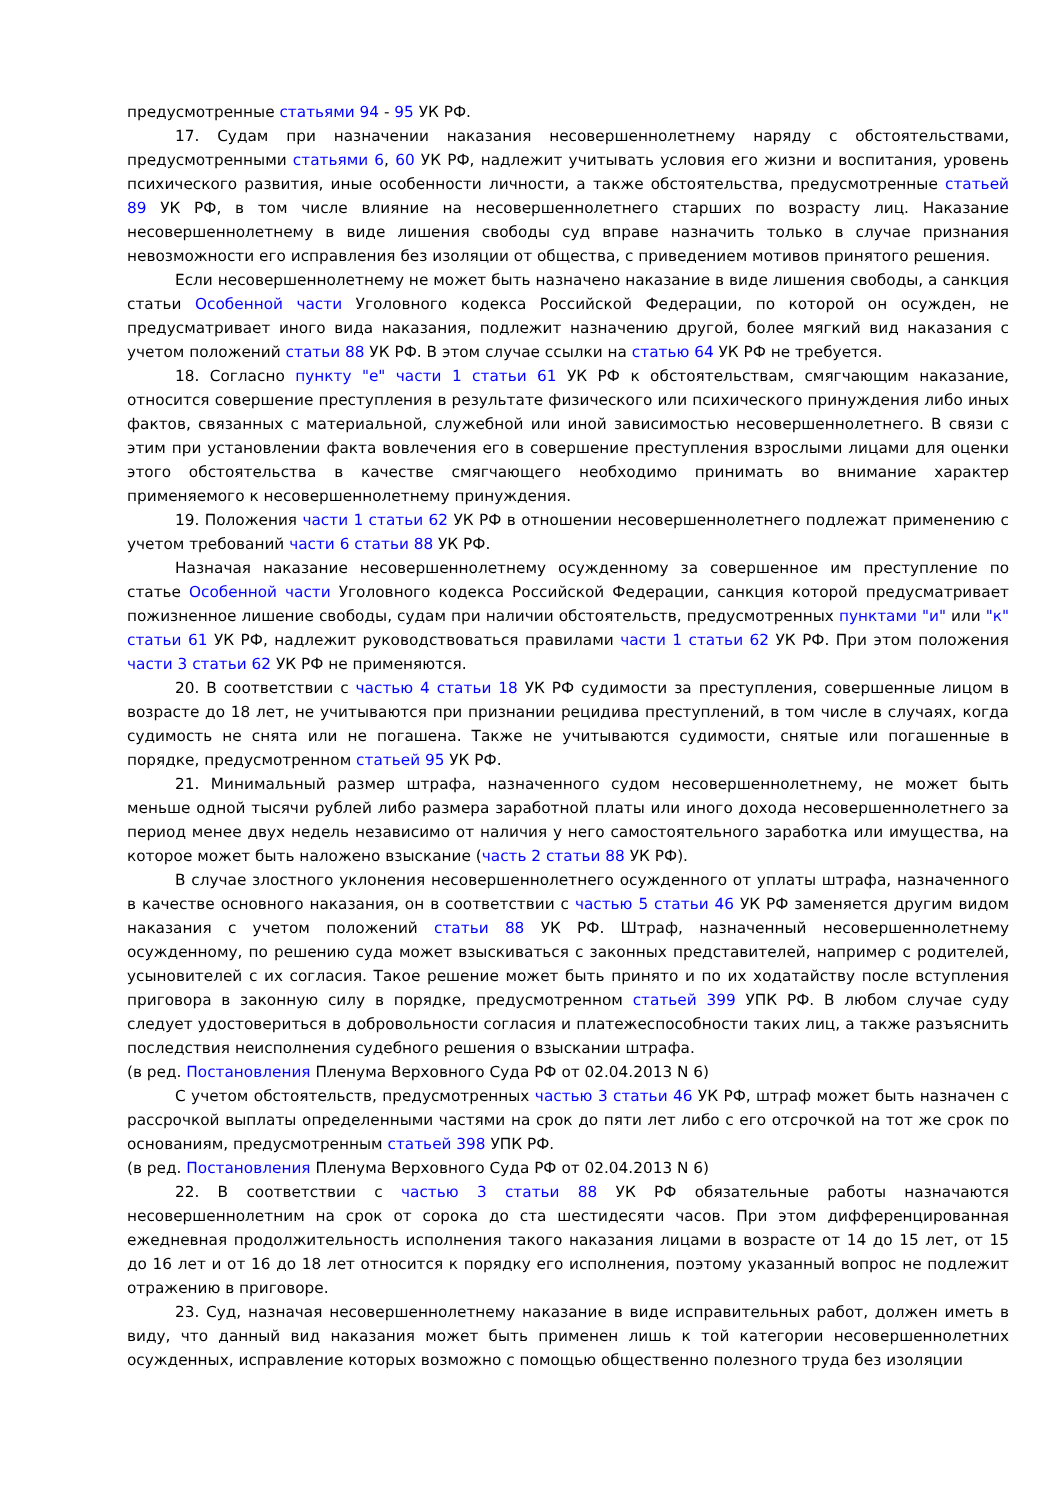предусмотренные статьями 94 - 95 УК РФ.
17. Судам при назначении наказания несовершеннолетнему наряду с обстоятельствами, предусмотренными статьями 6, 60 УК РФ, надлежит учитывать условия его жизни и воспитания, уровень психического развития, иные особенности личности, а также обстоятельства, предусмотренные статьей 89 УК РФ, в том числе влияние на несовершеннолетнего старших по возрасту лиц. Наказание несовершеннолетнему в виде лишения свободы суд вправе назначить только в случае признания невозможности его исправления без изоляции от общества, с приведением мотивов принятого решения.
Если несовершеннолетнему не может быть назначено наказание в виде лишения свободы, а санкция статьи Особенной части Уголовного кодекса Российской Федерации, по которой он осужден, не предусматривает иного вида наказания, подлежит назначению другой, более мягкий вид наказания с учетом положений статьи 88 УК РФ. В этом случае ссылки на статью 64 УК РФ не требуется.
18. Согласно пункту "е" части 1 статьи 61 УК РФ к обстоятельствам, смягчающим наказание, относится совершение преступления в результате физического или психического принуждения либо иных фактов, связанных с материальной, служебной или иной зависимостью несовершеннолетнего. В связи с этим при установлении факта вовлечения его в совершение преступления взрослыми лицами для оценки этого обстоятельства в качестве смягчающего необходимо принимать во внимание характер применяемого к несовершеннолетнему принуждения.
19. Положения части 1 статьи 62 УК РФ в отношении несовершеннолетнего подлежат применению с учетом требований части 6 статьи 88 УК РФ.
Назначая наказание несовершеннолетнему осужденному за совершенное им преступление по статье Особенной части Уголовного кодекса Российской Федерации, санкция которой предусматривает пожизненное лишение свободы, судам при наличии обстоятельств, предусмотренных пунктами "и" или "к" статьи 61 УК РФ, надлежит руководствоваться правилами части 1 статьи 62 УК РФ. При этом положения части 3 статьи 62 УК РФ не применяются.
20. В соответствии с частью 4 статьи 18 УК РФ судимости за преступления, совершенные лицом в возрасте до 18 лет, не учитываются при признании рецидива преступлений, в том числе в случаях, когда судимость не снята или не погашена. Также не учитываются судимости, снятые или погашенные в порядке, предусмотренном статьей 95 УК РФ.
21. Минимальный размер штрафа, назначенного судом несовершеннолетнему, не может быть меньше одной тысячи рублей либо размера заработной платы или иного дохода несовершеннолетнего за период менее двух недель независимо от наличия у него самостоятельного заработка или имущества, на которое может быть наложено взыскание (часть 2 статьи 88 УК РФ).
В случае злостного уклонения несовершеннолетнего осужденного от уплаты штрафа, назначенного в качестве основного наказания, он в соответствии с частью 5 статьи 46 УК РФ заменяется другим видом наказания с учетом положений статьи 88 УК РФ. Штраф, назначенный несовершеннолетнему осужденному, по решению суда может взыскиваться с законных представителей, например с родителей, усыновителей с их согласия. Такое решение может быть принято и по их ходатайству после вступления приговора в законную силу в порядке, предусмотренном статьей 399 УПК РФ. В любом случае суду следует удостовериться в добровольности согласия и платежеспособности таких лиц, а также разъяснить последствия неисполнения судебного решения о взыскании штрафа.
(в ред. Постановления Пленума Верховного Суда РФ от 02.04.2013 N 6)
С учетом обстоятельств, предусмотренных частью 3 статьи 46 УК РФ, штраф может быть назначен с рассрочкой выплаты определенными частями на срок до пяти лет либо с его отсрочкой на тот же срок по основаниям, предусмотренным статьей 398 УПК РФ.
(в ред. Постановления Пленума Верховного Суда РФ от 02.04.2013 N 6)
22. В соответствии с частью 3 статьи 88 УК РФ обязательные работы назначаются несовершеннолетним на срок от сорока до ста шестидесяти часов. При этом дифференцированная ежедневная продолжительность исполнения такого наказания лицами в возрасте от 14 до 15 лет, от 15 до 16 лет и от 16 до 18 лет относится к порядку его исполнения, поэтому указанный вопрос не подлежит отражению в приговоре.
23. Суд, назначая несовершеннолетнему наказание в виде исправительных работ, должен иметь в виду, что данный вид наказания может быть применен лишь к той категории несовершеннолетних осужденных, исправление которых возможно с помощью общественно полезного труда без изоляции